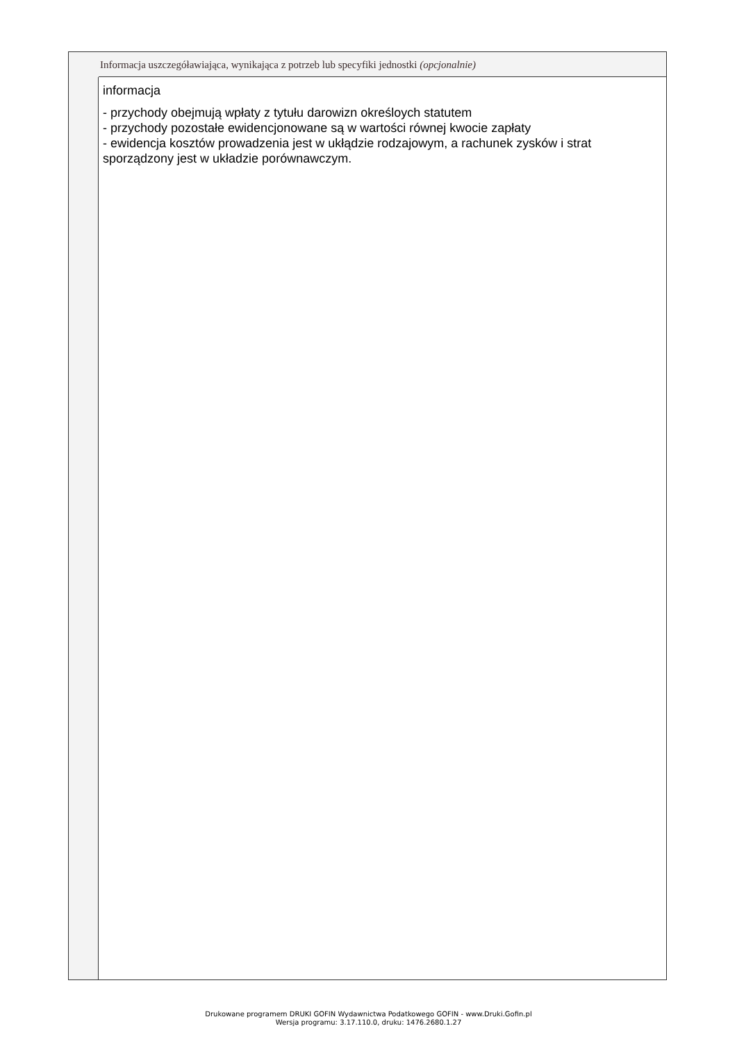Informacja uszczegóławiająca, wynikająca z potrzeb lub specyfiki jednostki (opcjonalnie)
informacja
- przychody obejmują wpłaty z tytułu darowizn określoych statutem
- przychody pozostałe ewidencjonowane są w wartości równej kwocie zapłaty
- ewidencja kosztów prowadzenia jest w ukłądzie rodzajowym, a rachunek zysków i strat sporządzony jest w układzie porównawczym.
Drukowane programem DRUKI GOFIN Wydawnictwa Podatkowego GOFIN - www.Druki.Gofin.pl
Wersja programu: 3.17.110.0, druku: 1476.2680.1.27